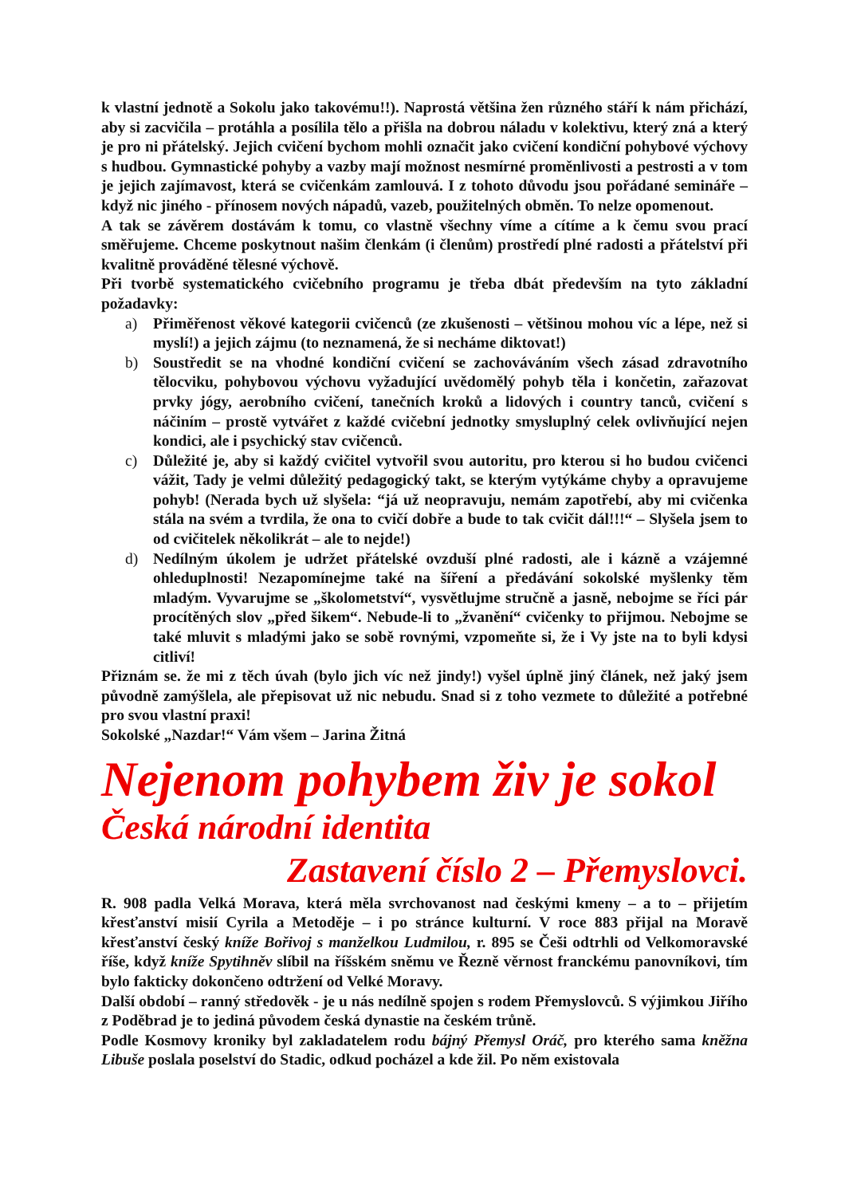k vlastní jednotě a Sokolu jako takovému!!). Naprostá většina žen různého stáří k nám přichází, aby si zacvičila – protáhla a posílila tělo a přišla na dobrou náladu v kolektivu, který zná a který je pro ni přátelský. Jejich cvičení bychom mohli označit jako cvičení kondiční pohybové výchovy s hudbou. Gymnastické pohyby a vazby mají možnost nesmírné proměnlivosti a pestrosti a v tom je jejich zajímavost, která se cvičenkám zamlouvá. I z tohoto důvodu jsou pořádané semináře – když nic jiného - přínosem nových nápadů, vazeb, použitelných obměn. To nelze opomenout.
A tak se závěrem dostávám k tomu, co vlastně všechny víme a cítíme a k čemu svou prací směřujeme. Chceme poskytnout našim členkám (i členům) prostředí plné radosti a přátelství při kvalitně prováděné tělesné výchově.
Při tvorbě systematického cvičebního programu je třeba dbát především na tyto základní požadavky:
a) Přiměřenost věkové kategorii cvičenců (ze zkušenosti – většinou mohou víc a lépe, než si myslí!) a jejich zájmu (to neznamená, že si necháme diktovat!)
b) Soustředit se na vhodné kondiční cvičení se zachováváním všech zásad zdravotního tělocviku, pohybovou výchovu vyžadující uvědomělý pohyb těla i končetin, zařazovat prvky jógy, aerobního cvičení, tanečních kroků a lidových i country tanců, cvičení s náčiním – prostě vytvářet z každé cvičební jednotky smysluplný celek ovlivňující nejen kondici, ale i psychický stav cvičenců.
c) Důležité je, aby si každý cvičitel vytvořil svou autoritu, pro kterou si ho budou cvičenci vážit, Tady je velmi důležitý pedagogický takt, se kterým vytýkáme chyby a opravujeme pohyb! (Nerada bych už slyšela: “já už neopravuju, nemám zapotřebí, aby mi cvičenka stála na svém a tvrdila, že ona to cvičí dobře a bude to tak cvičit dál!!!“ – Slyšela jsem to od cvičitelek několikrát – ale to nejde!)
d) Nedílným úkolem je udržet přátelské ovzduší plné radosti, ale i kázně a vzájemné ohleduplnosti! Nezapomínejme také na šíření a předávání sokolské myšlenky těm mladým. Vyvarujme se „školometství“, vysvětlujme stručně a jasně, nebojme se říci pár procítěných slov „před šikem“. Nebude-li to „žvanění“ cvičenky to přijmou. Nebojme se také mluvit s mladými jako se sobě rovnými, vzpomeňte si, že i Vy jste na to byli kdysi citliví!
Přiznám se. že mi z těch úvah (bylo jich víc než jindy!) vyšel úplně jiný článek, než jaký jsem původně zamýšlela, ale přepisovat už nic nebudu. Snad si z toho vezmete to důležité a potřebné pro svou vlastní praxi!
Sokolské „Nazdar!“ Vám všem – Jarina Žitná
Nejenom pohybem živ je sokol
Česká národní identita
Zastavení číslo 2 – Přemyslovci.
R. 908 padla Velká Morava, která měla svrchovanost nad českými kmeny – a to – přijetím křesťanství misií Cyrila a Metoděje – i po stránce kulturní. V roce 883 přijal na Moravě křesťanství český kníže Bořivoj s manželkou Ludmilou, r. 895 se Češi odtrhli od Velkomoravské říše, když kníže Spytihněv slíbil na říšském sněmu ve Řezně věrnost franckému panovníkovi, tím bylo fakticky dokončeno odtržení od Velké Moravy.
Další období – ranný středověk - je u nás nedílně spojen s rodem Přemyslovců. S výjimkou Jiřího z Poděbrad je to jediná původem česká dynastie na českém trůně.
Podle Kosmovy kroniky byl zakladatelem rodu bájný Přemysl Oráč, pro kterého sama kněžna Libuše poslala poselství do Stadic, odkud pocházel a kde žil. Po něm existovala